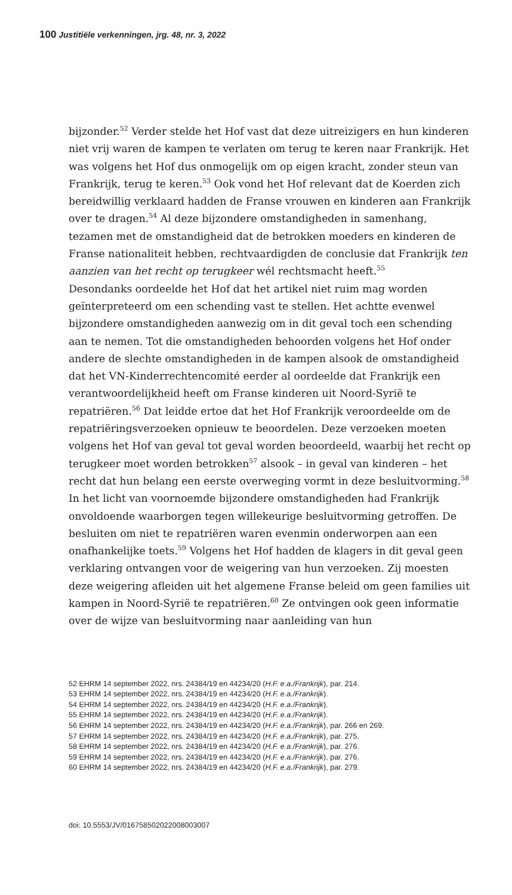100 Justitiële verkenningen, jrg. 48, nr. 3, 2022
bijzonder.<sup>52</sup> Verder stelde het Hof vast dat deze uitreizigers en hun kinderen niet vrij waren de kampen te verlaten om terug te keren naar Frankrijk. Het was volgens het Hof dus onmogelijk om op eigen kracht, zonder steun van Frankrijk, terug te keren.<sup>53</sup> Ook vond het Hof relevant dat de Koerden zich bereidwillig verklaard hadden de Franse vrouwen en kinderen aan Frankrijk over te dragen.<sup>54</sup> Al deze bijzondere omstandigheden in samenhang, tezamen met de omstandigheid dat de betrokken moeders en kinderen de Franse nationaliteit hebben, rechtvaardigden de conclusie dat Frankrijk ten aanzien van het recht op terugkeer wél rechtsmacht heeft.<sup>55</sup>
Desondanks oordeelde het Hof dat het artikel niet ruim mag worden geïnterpreteerd om een schending vast te stellen. Het achtte evenwel bijzondere omstandigheden aanwezig om in dit geval toch een schending aan te nemen. Tot die omstandigheden behoorden volgens het Hof onder andere de slechte omstandigheden in de kampen alsook de omstandigheid dat het VN-Kinderrechtencomité eerder al oordeelde dat Frankrijk een verantwoordelijkheid heeft om Franse kinderen uit Noord-Syrië te repatriëren.<sup>56</sup> Dat leidde ertoe dat het Hof Frankrijk veroordeelde om de repatriëringsverzoeken opnieuw te beoordelen. Deze verzoeken moeten volgens het Hof van geval tot geval worden beoordeeld, waarbij het recht op terugkeer moet worden betrokken<sup>57</sup> alsook – in geval van kinderen – het recht dat hun belang een eerste overweging vormt in deze besluitvorming.<sup>58</sup> In het licht van voornoemde bijzondere omstandigheden had Frankrijk onvoldoende waarborgen tegen willekeurige besluitvorming getroffen. De besluiten om niet te repatriëren waren evenmin onderworpen aan een onafhankelijke toets.<sup>59</sup> Volgens het Hof hadden de klagers in dit geval geen verklaring ontvangen voor de weigering van hun verzoeken. Zij moesten deze weigering afleiden uit het algemene Franse beleid om geen families uit kampen in Noord-Syrië te repatriëren.<sup>60</sup> Ze ontvingen ook geen informatie over de wijze van besluitvorming naar aanleiding van hun
52 EHRM 14 september 2022, nrs. 24384/19 en 44234/20 (H.F. e.a./Frankrijk), par. 214.
53 EHRM 14 september 2022, nrs. 24384/19 en 44234/20 (H.F. e.a./Frankrijk).
54 EHRM 14 september 2022, nrs. 24384/19 en 44234/20 (H.F. e.a./Frankrijk).
55 EHRM 14 september 2022, nrs. 24384/19 en 44234/20 (H.F. e.a./Frankrijk).
56 EHRM 14 september 2022, nrs. 24384/19 en 44234/20 (H.F. e.a./Frankrijk), par. 266 en 269.
57 EHRM 14 september 2022, nrs. 24384/19 en 44234/20 (H.F. e.a./Frankrijk), par. 275.
58 EHRM 14 september 2022, nrs. 24384/19 en 44234/20 (H.F. e.a./Frankrijk), par. 276.
59 EHRM 14 september 2022, nrs. 24384/19 en 44234/20 (H.F. e.a./Frankrijk), par. 276.
60 EHRM 14 september 2022, nrs. 24384/19 en 44234/20 (H.F. e.a./Frankrijk), par. 279.
doi: 10.5553/JV/016758502022008003007